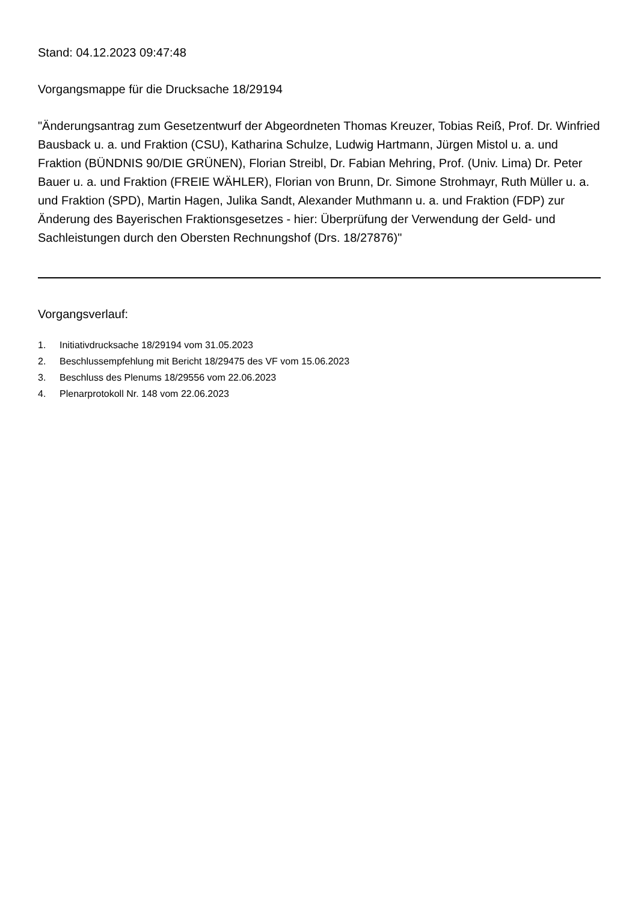Stand: 04.12.2023 09:47:48
Vorgangsmappe für die Drucksache 18/29194
"Änderungsantrag zum Gesetzentwurf der Abgeordneten Thomas Kreuzer, Tobias Reiß, Prof. Dr. Winfried Bausback u. a. und Fraktion (CSU), Katharina Schulze, Ludwig Hartmann, Jürgen Mistol u. a. und Fraktion (BÜNDNIS 90/DIE GRÜNEN), Florian Streibl, Dr. Fabian Mehring, Prof. (Univ. Lima) Dr. Peter Bauer u. a. und Fraktion (FREIE WÄHLER), Florian von Brunn, Dr. Simone Strohmayr, Ruth Müller u. a. und Fraktion (SPD), Martin Hagen, Julika Sandt, Alexander Muthmann u. a. und Fraktion (FDP) zur Änderung des Bayerischen Fraktionsgesetzes - hier: Überprüfung der Verwendung der Geld- und Sachleistungen durch den Obersten Rechnungshof (Drs. 18/27876)"
Vorgangsverlauf:
1. Initiativdrucksache 18/29194 vom 31.05.2023
2. Beschlussempfehlung mit Bericht 18/29475 des VF vom 15.06.2023
3. Beschluss des Plenums 18/29556 vom 22.06.2023
4. Plenarprotokoll Nr. 148 vom 22.06.2023